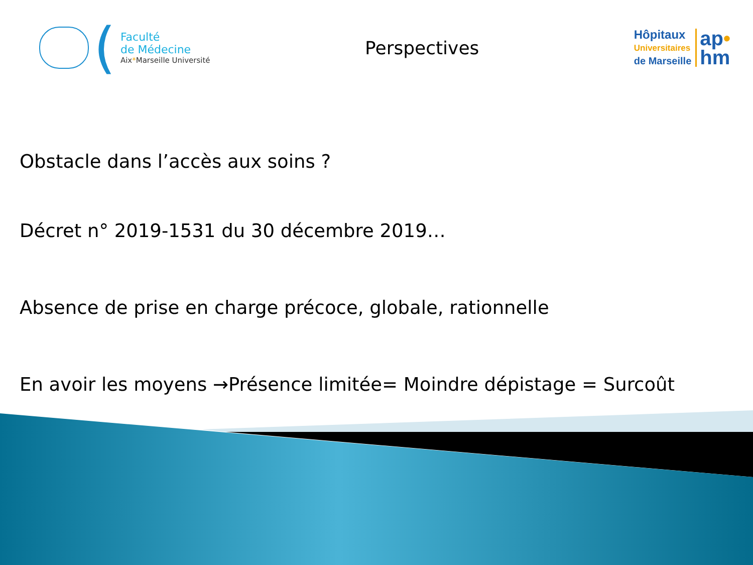(
Faculté
de Médecine
Aix*Marseille Université
Perspectives
Hôpitaux
Universitaires
de Marseille
ap•
hm
Obstacle dans l’accès aux soins ?
Décret n° 2019-1531 du 30 décembre 2019…
Absence de prise en charge précoce, globale, rationnelle
En avoir les moyens →Présence limitée= Moindre dépistage = Surcoût